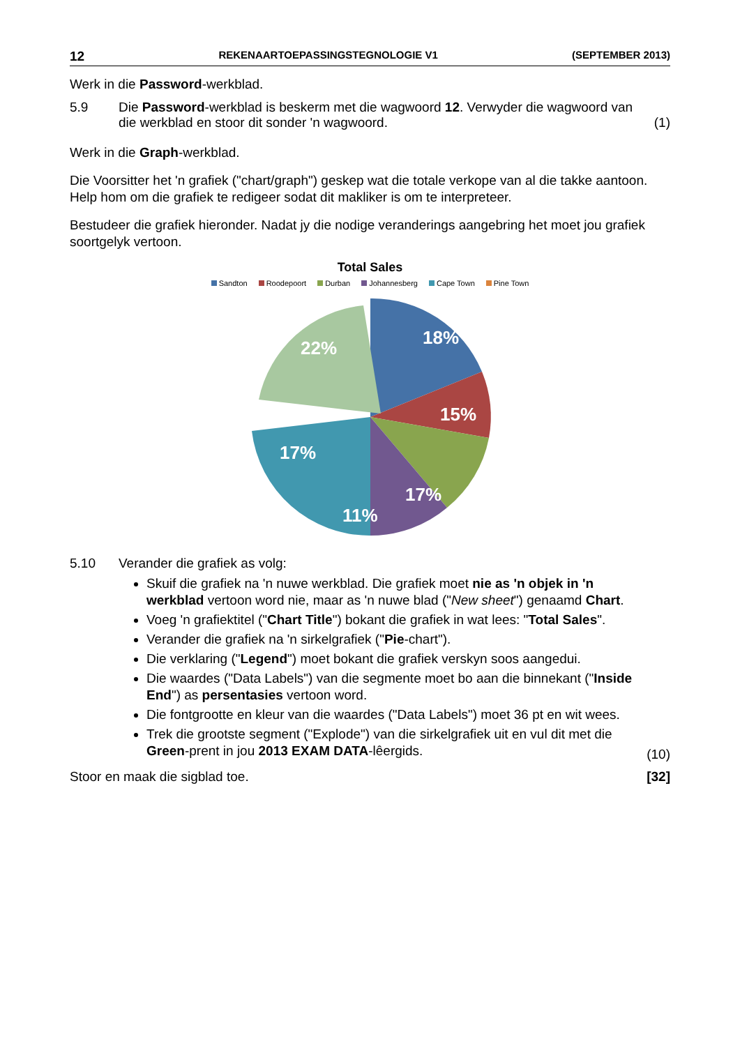12 REKENAARTOEPASSINGSTEGNOLOGIE V1 (SEPTEMBER 2013)
Werk in die Password-werkblad.
5.9 Die Password-werkblad is beskerm met die wagwoord 12. Verwyder die wagwoord van die werkblad en stoor dit sonder 'n wagwoord.
(1)
Werk in die Graph-werkblad.
Die Voorsitter het 'n grafiek ("chart/graph") geskep wat die totale verkope van al die takke aantoon. Help hom om die grafiek te redigeer sodat dit makliker is om te interpreteer.
Bestudeer die grafiek hieronder. Nadat jy die nodige veranderings aangebring het moet jou grafiek soortgelyk vertoon.
Total Sales
Sandton Roodepoort Durban Johannesberg Cape Town Pine Town
18%
15%
17%
11%
17%
22%
5.10 Verander die grafiek as volg:
Skuif die grafiek na 'n nuwe werkblad. Die grafiek moet nie as 'n objek in 'n werkblad vertoon word nie, maar as 'n nuwe blad ("New sheet") genaamd Chart.
Voeg 'n grafiektitel ("Chart Title") bokant die grafiek in wat lees: "Total Sales".
Verander die grafiek na 'n sirkelgrafiek ("Pie-chart").
Die verklaring ("Legend") moet bokant die grafiek verskyn soos aangedui.
Die waardes ("Data Labels") van die segmente moet bo aan die binnekant ("Inside End") as persentasies vertoon word.
Die fontgrootte en kleur van die waardes ("Data Labels") moet 36 pt en wit wees.
Trek die grootste segment ("Explode") van die sirkelgrafiek uit en vul dit met die Green-prent in jou 2013 EXAM DATA-lêergids.
(10)
Stoor en maak die sigblad toe. [32]